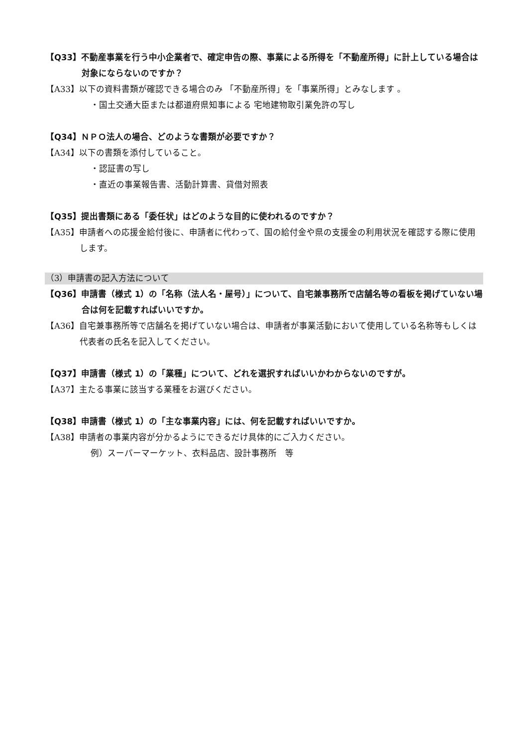【Q33】不動産事業を行う中小企業者で、確定申告の際、事業による所得を「不動産所得」に計上している場合は対象にならないのですか？
【A33】以下の資料書類が確認できる場合のみ 「不動産所得」を「事業所得」とみなします 。
・国土交通大臣または都道府県知事による 宅地建物取引業免許の写し
【Q34】ＮＰＯ法人の場合、どのような書類が必要ですか？
【A34】以下の書類を添付していること。
・認証書の写し
・直近の事業報告書、活動計算書、貸借対照表
【Q35】提出書類にある「委任状」はどのような目的に使われるのですか？
【A35】申請者への応援金給付後に、申請者に代わって、国の給付金や県の支援金の利用状況を確認する際に使用します。
（3）申請書の記入方法について
【Q36】申請書（様式 1）の「名称（法人名・屋号）」について、自宅兼事務所で店舗名等の看板を掲げていない場合は何を記載すればいいですか。
【A36】自宅兼事務所等で店舗名を掲げていない場合は、申請者が事業活動において使用している名称等もしくは代表者の氏名を記入してください。
【Q37】申請書（様式 1）の「業種」について、どれを選択すればいいかわからないのですが。
【A37】主たる事業に該当する業種をお選びください。
【Q38】申請書（様式 1）の「主な事業内容」には、何を記載すればいいですか。
【A38】申請者の事業内容が分かるようにできるだけ具体的にご入力ください。
例）スーパーマーケット、衣料品店、設計事務所　等